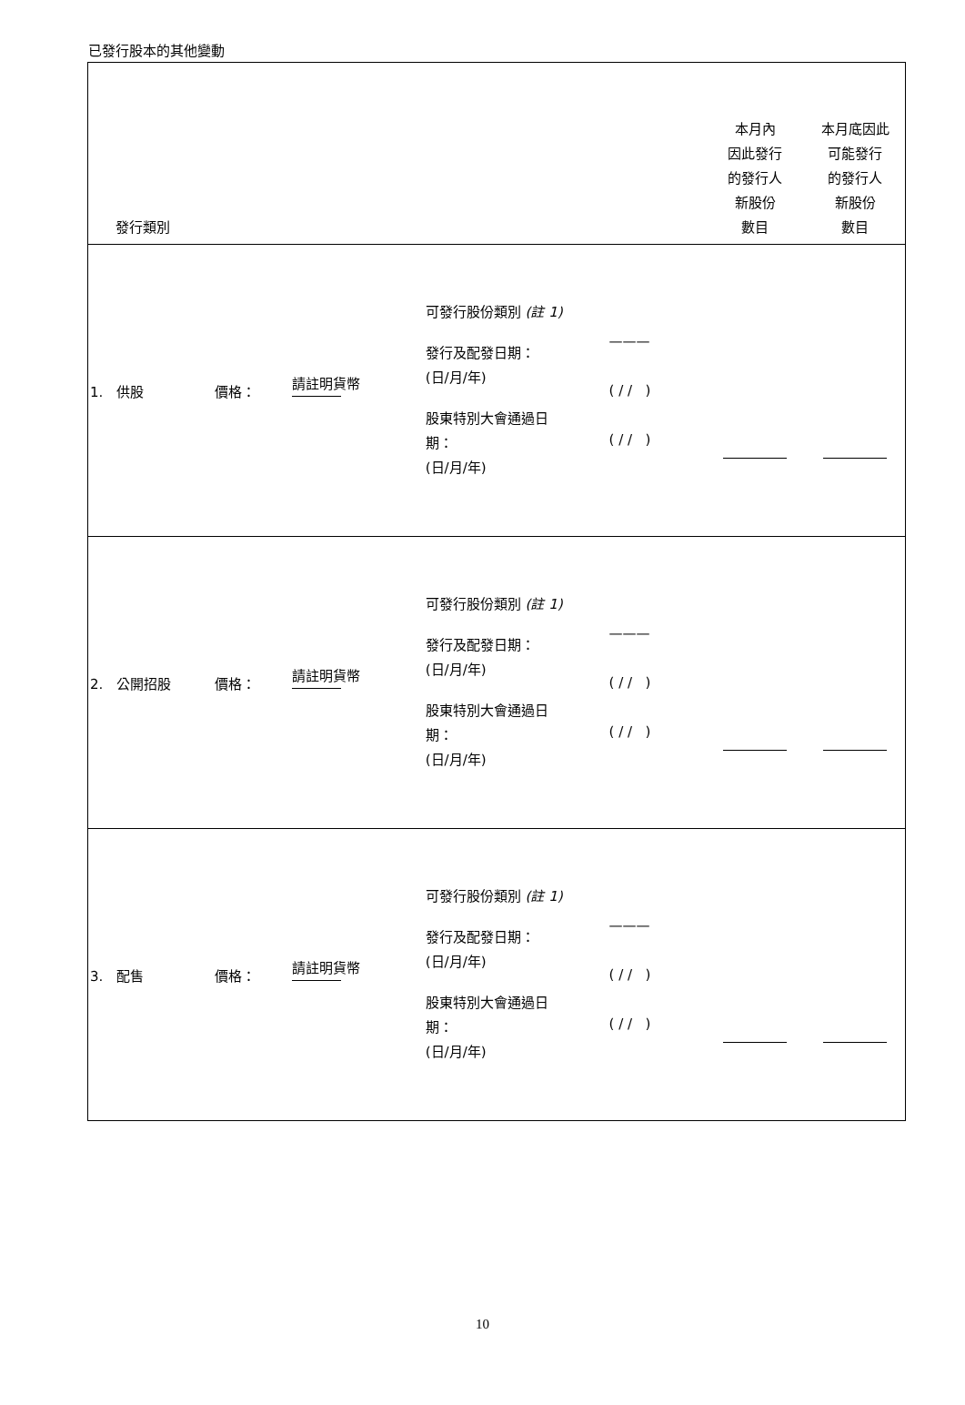已發行股本的其他變動
| 發行類別 | | | | | 本月內 因此發行 的發行人 新股份 數目 | 本月底因此 可能發行 的發行人 新股份 數目 |
| 1. 供股 | 價格： | 請註明貨幣 | 可發行股份類別 (註 1) 發行及配發日期： (日/月/年) 股東特別大會通過日 期： (日/月/年) | ——— ( / / ) ( / / ) | | |
| 2. 公開招股 | 價格： | 請註明貨幣 | 可發行股份類別 (註 1) 發行及配發日期： (日/月/年) 股東特別大會通過日 期： (日/月/年) | ——— ( / / ) ( / / ) | | |
| 3. 配售 | 價格： | 請註明貨幣 | 可發行股份類別 (註 1) 發行及配發日期： (日/月/年) 股東特別大會通過日 期： (日/月/年) | ——— ( / / ) ( / / ) | | |
10